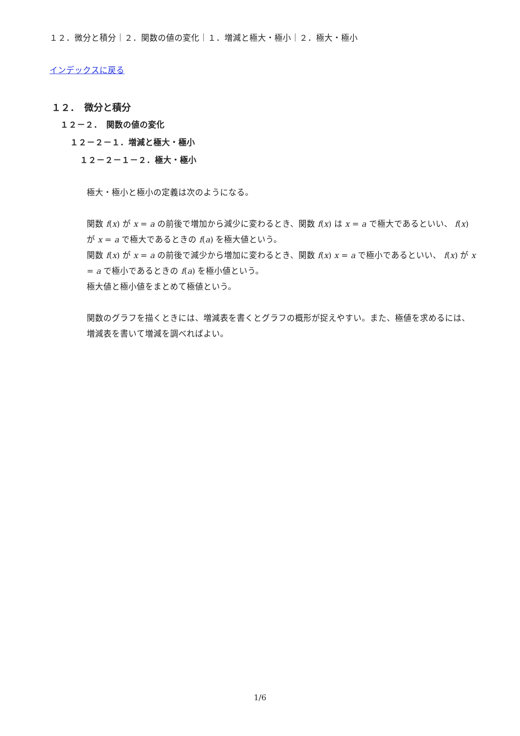１２．微分と積分｜２．関数の値の変化｜１．増減と極大・極小｜２．極大・極小
インデックスに戻る
１２．　微分と積分
１２－２．　関数の値の変化
１２－２－１．増減と極大・極小
１２－２－１－２．極大・極小
極大・極小と極小の定義は次のようになる。
関数 f(x) が x = a の前後で増加から減少に変わるとき、関数 f(x) は x = a で極大であるといい、 f(x) が x = a で極大であるときの f(a) を極大値という。
関数 f(x) が x = a の前後で減少から増加に変わるとき、関数 f(x) x = a で極小であるといい、 f(x) が x = a で極小であるときの f(a) を極小値という。
極大値と極小値をまとめて極値という。
関数のグラフを描くときには、増減表を書くとグラフの概形が捉えやすい。また、極値を求めるには、増減表を書いて増減を調べればよい。
1/6